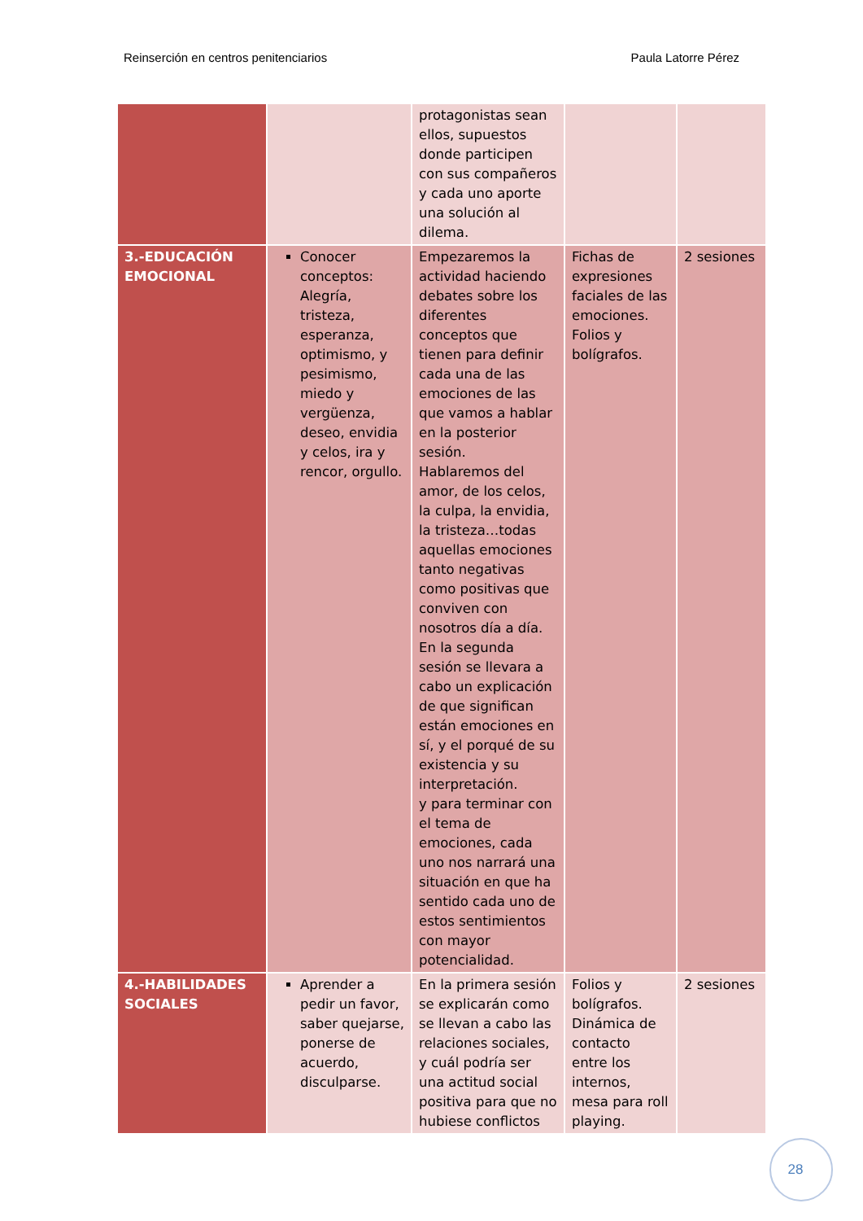Reinserción en centros penitenciarios Paula Latorre Pérez
| | | protagonistas sean ellos, supuestos donde participen con sus compañeros y cada uno aporte una solución al dilema. | | |
| 3.-EDUCACIÓN EMOCIONAL | Conocer conceptos: Alegría, tristeza, esperanza, optimismo, y pesimismo, miedo y vergüenza, deseo, envidia y celos, ira y rencor, orgullo. | Empezaremos la actividad haciendo debates sobre los diferentes conceptos que tienen para definir cada una de las emociones de las que vamos a hablar en la posterior sesión. Hablaremos del amor, de los celos, la culpa, la envidia, la tristeza…todas aquellas emociones tanto negativas como positivas que conviven con nosotros día a día. En la segunda sesión se llevara a cabo un explicación de que significan están emociones en sí, y el porqué de su existencia y su interpretación. y para terminar con el tema de emociones, cada uno nos narrará una situación en que ha sentido cada uno de estos sentimientos con mayor potencialidad. | Fichas de expresiones faciales de las emociones. Folios y bolígrafos. | 2 sesiones |
| 4.-HABILIDADES SOCIALES | Aprender a pedir un favor, saber quejarse, ponerse de acuerdo, disculparse. | En la primera sesión se explicarán como se llevan a cabo las relaciones sociales, y cuál podría ser una actitud social positiva para que no hubiese conflictos | Folios y bolígrafos. Dinámica de contacto entre los internos, mesa para roll playing. | 2 sesiones |
28